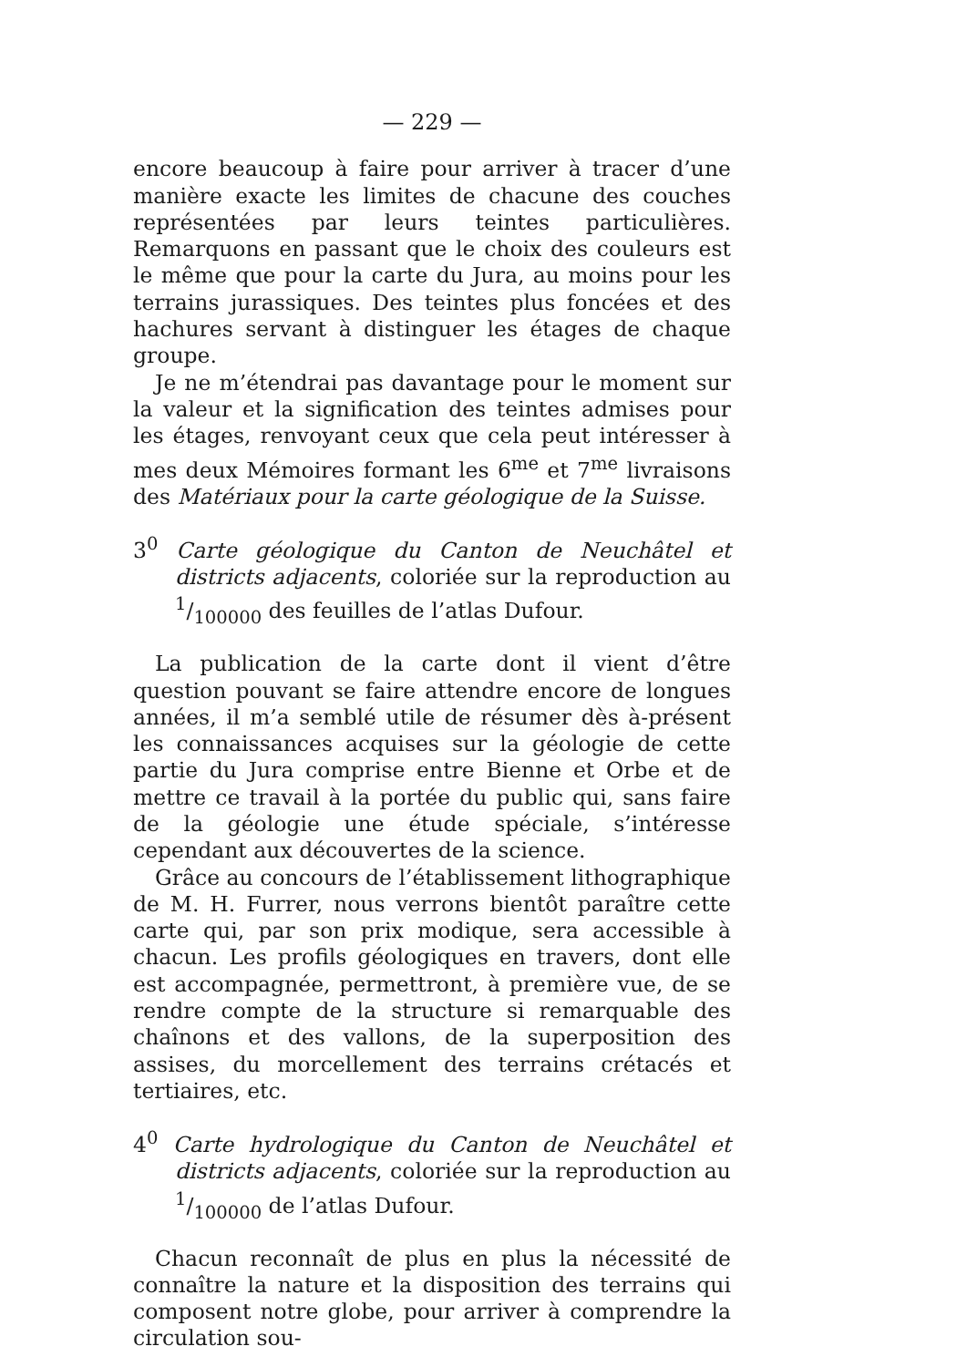— 229 —
encore beaucoup à faire pour arriver à tracer d’une manière exacte les limites de chacune des couches représentées par leurs teintes particulières. Remarquons en passant que le choix des couleurs est le même que pour la carte du Jura, au moins pour les terrains jurassiques. Des teintes plus foncées et des hachures servant à distinguer les étages de chaque groupe.
Je ne m’étendrai pas davantage pour le moment sur la valeur et la signification des teintes admises pour les étages, renvoyant ceux que cela peut intéresser à mes deux Mémoires formant les 6<sup>me</sup> et 7<sup>me</sup> livraisons des Matériaux pour la carte géologique de la Suisse.
3<sup>0</sup> Carte géologique du Canton de Neuchâtel et districts adjacents, coloriée sur la reproduction au 1/100000 des feuilles de l’atlas Dufour.
La publication de la carte dont il vient d’être question pouvant se faire attendre encore de longues années, il m’a semblé utile de résumer dès à-présent les connaissances acquises sur la géologie de cette partie du Jura comprise entre Bienne et Orbe et de mettre ce travail à la portée du public qui, sans faire de la géologie une étude spéciale, s’intéresse cependant aux découvertes de la science.
Grâce au concours de l’établissement lithographique de M. H. Furrer, nous verrons bientôt paraître cette carte qui, par son prix modique, sera accessible à chacun. Les profils géologiques en travers, dont elle est accompagnée, permettront, à première vue, de se rendre compte de la structure si remarquable des chaînons et des vallons, de la superposition des assises, du morcellement des terrains crétacés et tertiaires, etc.
4<sup>0</sup> Carte hydrologique du Canton de Neuchâtel et districts adjacents, coloriée sur la reproduction au 1/100000 de l’atlas Dufour.
Chacun reconnaît de plus en plus la nécessité de connaître la nature et la disposition des terrains qui composent notre globe, pour arriver à comprendre la circulation sou-